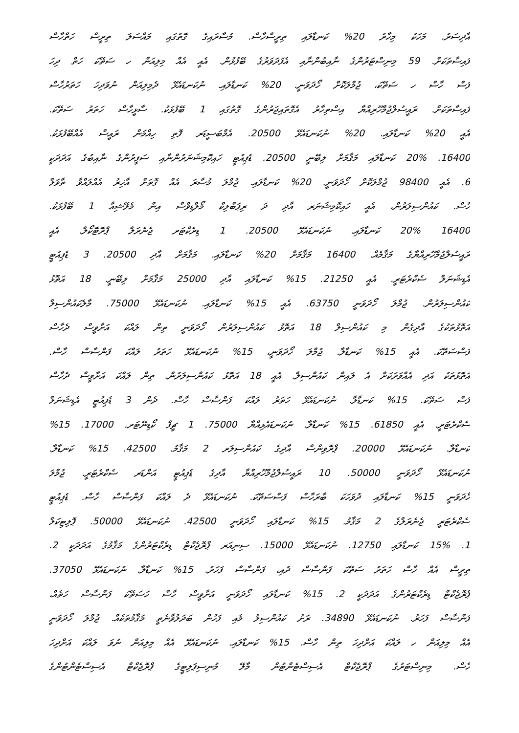އާދިސަރު. މަހަކު މިހާރު 20% ކަނޑާލައި ތިރީސްހާސް. މުސާރައިގެ ގޮތުގައި މައްސަލަ ތިރީސް ހަތްހާސް
ފައިސާތަކަށް. 59 މިނިސްޓަރުންގެ ނާއިބުންނާއި އެފަދަވަރުގެ ބޭފުޅުން. އެއީ އެއް މިލިއަން ހ ސަތޭކަ ހަތް ދިހަ
ފަސް ހާސް ހ ސަތޭކަ، ޖުމްލަކޮށް ހޯދަވަނީ. 20% ކަނޑާލައި. ނުކަނޑައެޅޭ ދެމިލިއަން ނުވަދިހަ ހަތަރުހާސް
ފައިސާތަކަށް. ރައީސުލްޖުމްހޫރިއްޔާ އިސްތިހާރު އެގޮތައިޖަރުންގެ ގޮތުގައި 1 ބޭފުޅަކު. ސާޅީހާސް ހަތަރު ސަތޭކަ.
އެއީ 20% ކަނޑާލައި. 20% ނުކަނޑައެޅޭ 20500. އެމްބަސީޑަރ ފޮތި ހިއްމަން ރައީސް އެއްބޭފުޅަކު.
16400. 20% ކަނޑާލައި މަޤާމަށް ލިބޭނީ 20500. ޑެޕިއުޓީ ހައިކޮމިޝަނަރުންނާއި ސަފީރުންގެ ނާއިބުގެ އަދަދަކީ
6. އެއީ 98400 ޖުމްލަކޮށް ހޯދަވަނީ. 20% ކަނޑާލައި. ޖުމްލަ މުސާރަ އެއް ގޮތަށް އާޚިރު އެއްލައްވާ ތާވަލް
ހާސް. ކައުންސިލަރުން، އެއީ ހައިކޮމިޝަނަރ އާދި ދަ ރިޕަބްލިކް މޯލްޑިވްސް އިން މެލޭޝިއާ 1 ބޭފުޅަކު.
16400 20% ކަނޑާލައި. ނުކަނޑައެޅޭ 20500. 1 ޑިރެކްޓަރ ޖެނެރަލް ޕްރޮޓޮކޯލް. އެއީ
ރައީސުލްޖުމްހޫރިއްޔާގެ މަޤާމެއް. 16400 މަޤާމަށް 20% ކަނޑާލައި. މަޤާމަށް އާދި 20500. 3 ޑެޕިއުޓީ
އެޑިޝަނަލް ސެކްރެޓަރީ. އެއީ 21250. 15% ކަނޑާލައި އާދި 25000 މަޤާމަށް ލިބޭނީ. 18 އަތޮޅު
ކައުންސިލަރުން. ޖުމްލަ ހޯދަވަނީ 63750. އެއީ 15% ކަނޑާލައި. ނުކަނޑައެޅޭ 75000. މާލެކައުންސިލް
އަތޮޅުތަކުގެ އާދިގެން މި ކައުންސިލް 18 އަތޮޅު ކައުންސިލަރުން ހޯދަވަނީ ތިން ލައްކަ އަށާވީސް ދެހާސް
ފަސްސަތޭކަ. އެއީ 15% ކަނޑާލާ. ޖުމްލަ ހޯދަވަނީ، 15% ނުކަނޑައެޅޭ ހަތަރު ލައްކަ ފަންސާސް ހާސް.
އަތޮޅުތަކު އަދި އެއްވަރަކަށް އެ ލައިން ކައުންސިލް. އެއީ 18 އަތޮޅު ކައުންސިލަރުން. ތިން ލައްކަ އަށާވީސް ދެހާސް
ފަސް ސަތޭކަ. 15% ކަނޑާލާ. ނުކަނޑައެޅޭ ހަތަރު ލައްކަ ފަންސާސް ހާސް. ދެން 3 ޑެޕިއުޓީ އެޑިޝަނަލް
ސެކްރެޓަރީ. އެއީ 61850. 15% ކަނޑާލާ. ނުކަނޑައެޅިއްޔާ 75000. 1 ޗީފް ކޯޑިނޭޓަރ. 17000. 15%
ކަނޑާލާ. ނުކަނޑައެޅޭ 20000. ޕްރޮވިންސް އާދިގެ ކައުންސިލަރ 2 މަޤާމު. 42500. 15% ކަނޑާލާ.
ނުކަނޑައެޅޭ ހޯދަވަނީ 50000. 10 ރައީސުލްޖުމްހޫރިއްޔާ އާދިގެ ޑެޕިއުޓީ އަންޑަރ ސެކްރެޓަރީ. ޖުމްލަ
ހޯދަވަނީ 15% ކަނޑާލައި ދުވަހަކަ ބާރަހާސް ފަސްސަތޭކަ. ނުކަނޑައެޅޭ ދެ ލައްކަ ފަންސާސް ހާސް. ޑެޕިއުޓީ
ސެކްރެޓަރީ ޖެނެރަލްގެ 2 މަޤާމު. 15% ކަނޑާލައި ހޯދަވަނީ 42500. ނުކަނޑައެޅޭ 50000. ޕޮލިޓިކަލް
1. 15% ކަނޑާލައި 12750. ނުކަނޑައެޅޭ 15000. ސިނިއަރ ޕްރޮޖެކްޓް ޑިރެކްޓަރުންގެ މަޤާމުގެ އަދަދަކީ 2.
ތިރީސް އެއް ހާސް ހަތަރު ސަތޭކަ ފަންސާސް ދުއި، ފަންސާސް ފަހަރު. 15% ކަނޑާލާ. ނުކަނޑައެޅޭ 37050.
ޕްރޮޖެކްޓް ޑިރެކްޓަރުންގެ އަދަދަކީ 2. 15% ކަނޑާލައި ހޯދަވަނީ އަށާވީސް ހާސް ހަސަތޭކަ ފަންސާސް ހަތެއް،
ފަންސާސް ފަހަރު. ނުކަނޑައެޅޭ 34890. ރަށު ކައުންސިލު މެއި ފަހުން ބަދަލުވާނެތީ މަޤާމުތަކެއް. ޖުމްލަ ހޯދަވަނީ
އެއް މިލިއަން ހ ލައްކަ އަށްދިހަ ތިން ހާސް. 15% ކަނޑާލައި. ނުކަނޑައެޅޭ އެއް މިލިއަން ނުވަ ލައްކަ އަށްދިހަ
ހާސް. މިނިސްޓަރުގެ ޕްރޮޖެކްޓް އެސިސްޓެންޓުން މާލޭ މުނިސިޕަލިޓީގެ ޕްރޮޖެކްޓް އެސިސްޓެންޓުންގެ